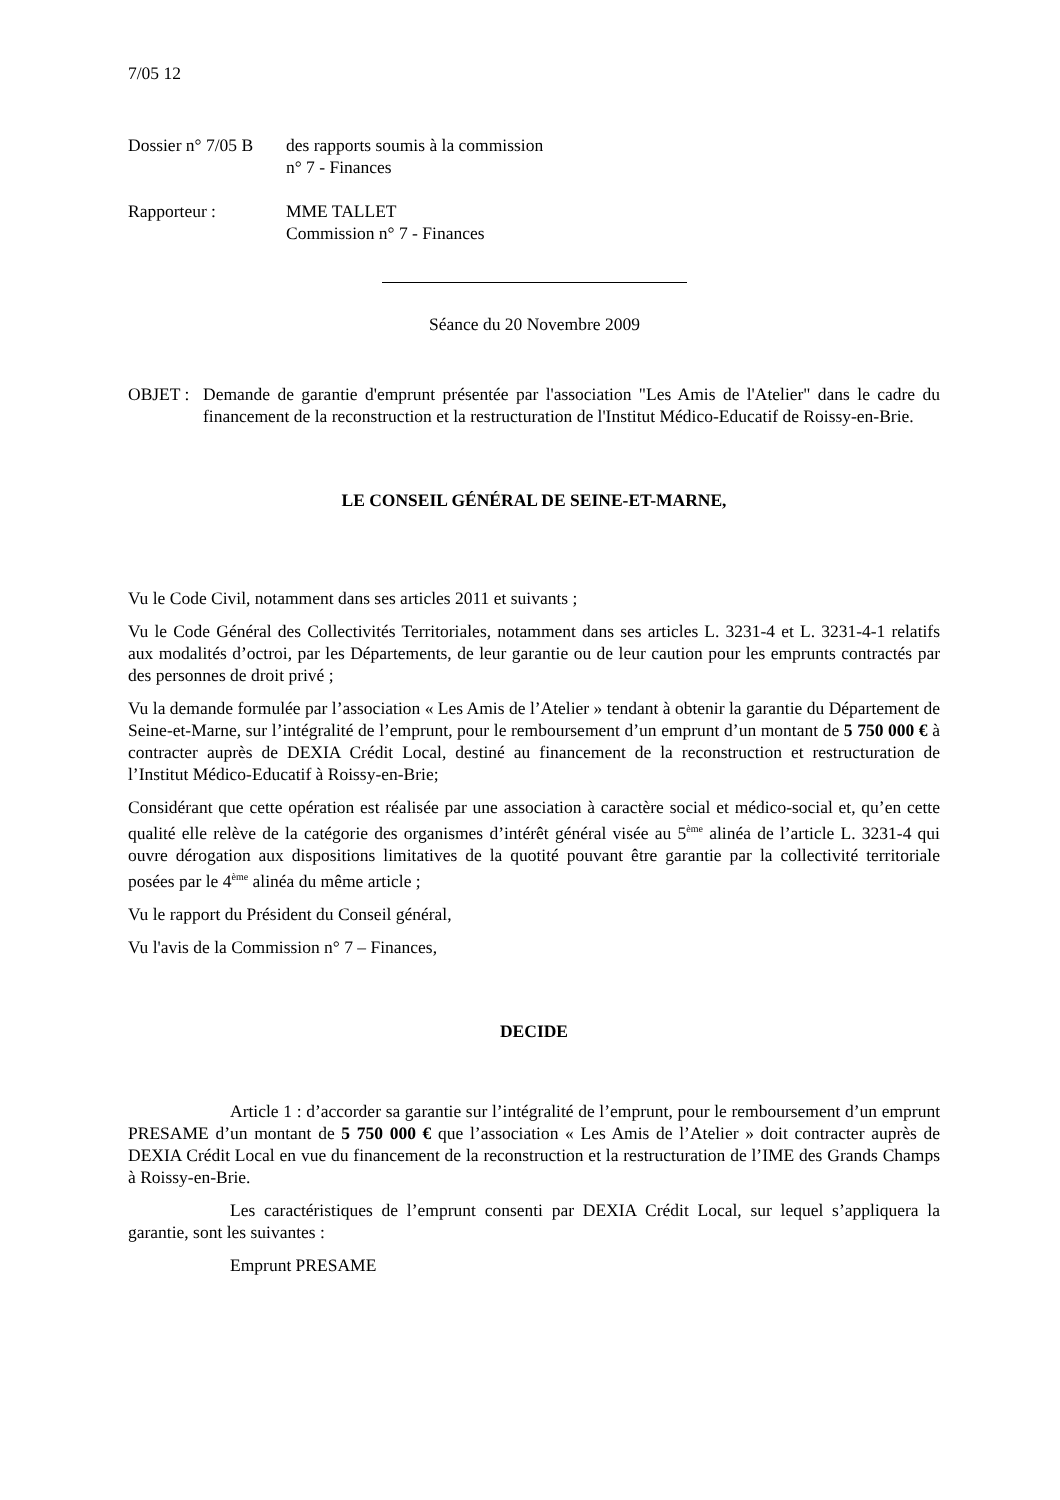7/05 12
Dossier n° 7/05 B
des rapports soumis à la commission
n° 7 - Finances
Rapporteur : MME TALLET
Commission n° 7 - Finances
Séance du 20 Novembre 2009
OBJET : Demande de garantie d'emprunt présentée par l'association "Les Amis de l'Atelier" dans le cadre du financement de la reconstruction et la restructuration de l'Institut Médico-Educatif de Roissy-en-Brie.
LE CONSEIL GÉNÉRAL DE SEINE-ET-MARNE,
Vu le Code Civil, notamment dans ses articles 2011 et suivants ;
Vu le Code Général des Collectivités Territoriales, notamment dans ses articles L. 3231-4 et L. 3231-4-1 relatifs aux modalités d’octroi, par les Départements, de leur garantie ou de leur caution pour les emprunts contractés par des personnes de droit privé ;
Vu la demande formulée par l’association « Les Amis de l’Atelier » tendant à obtenir la garantie du Département de Seine-et-Marne, sur l’intégralité de l’emprunt, pour le remboursement d’un emprunt d’un montant de 5 750 000 € à contracter auprès de DEXIA Crédit Local, destiné au financement de la reconstruction et restructuration de l’Institut Médico-Educatif à Roissy-en-Brie;
Considérant que cette opération est réalisée par une association à caractère social et médico-social et, qu’en cette qualité elle relève de la catégorie des organismes d’intérêt général visée au 5<sup>ème</sup> alinéa de l’article L. 3231-4 qui ouvre dérogation aux dispositions limitatives de la quotité pouvant être garantie par la collectivité territoriale posées par le 4<sup>ème</sup> alinéa du même article ;
Vu le rapport du Président du Conseil général,
Vu l'avis de la Commission n° 7 – Finances,
DECIDE
Article 1 : d’accorder sa garantie sur l’intégralité de l’emprunt, pour le remboursement d’un emprunt PRESAME d’un montant de 5 750 000 € que l’association « Les Amis de l’Atelier » doit contracter auprès de DEXIA Crédit Local en vue du financement de la reconstruction et la restructuration de l’IME des Grands Champs à Roissy-en-Brie.
Les caractéristiques de l’emprunt consenti par DEXIA Crédit Local, sur lequel s’appliquera la garantie, sont les suivantes :
Emprunt PRESAME